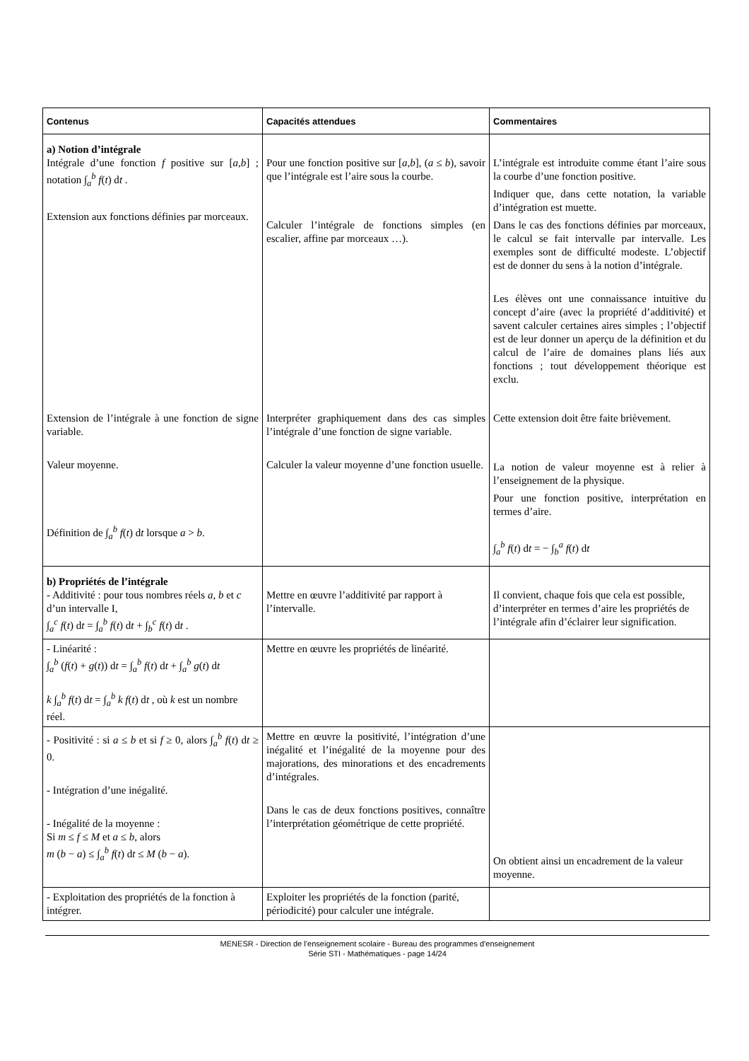| Contenus | Capacités attendues | Commentaires |
| --- | --- | --- |
| a) Notion d’intégrale Intégrale d’une fonction f positive sur [ a,b ] ; notation ∫<sub>a</sub><sup>b</sup> f ( t ) d t . Extension aux fonctions définies par morceaux. | Pour une fonction positive sur [ a,b ], ( a ≤ b ), savoir que l’intégrale est l’aire sous la courbe. Calculer l’intégrale de fonctions simples (en escalier, affine par morceaux …). | L’intégrale est introduite comme étant l’aire sous la courbe d’une fonction positive. Indiquer que, dans cette notation, la variable d’intégration est muette. Dans le cas des fonctions définies par morceaux, le calcul se fait intervalle par intervalle. Les exemples sont de difficulté modeste. L’objectif est de donner du sens à la notion d’intégrale. Les élèves ont une connaissance intuitive du concept d’aire (avec la propriété d’additivité) et savent calculer certaines aires simples ; l’objectif est de leur donner un aperçu de la définition et du calcul de l’aire de domaines plans liés aux fonctions ; tout développement théorique est exclu. |
| Extension de l’intégrale à une fonction de signe variable. Valeur moyenne. Définition de ∫<sub>a</sub><sup>b</sup> f ( t ) d t lorsque a > b . | Interpréter graphiquement dans des cas simples l’intégrale d’une fonction de signe variable. Calculer la valeur moyenne d’une fonction usuelle. | Cette extension doit être faite brièvement. La notion de valeur moyenne est à relier à l’enseignement de la physique. Pour une fonction positive, interprétation en termes d’aire. ∫<sub>a</sub><sup>b</sup> f ( t ) d t = − ∫<sub>b</sub><sup>a</sup> f ( t ) d t |
| b) Propriétés de l’intégrale - Additivité : pour tous nombres réels a , b et c d’un intervalle I, ∫<sub>a</sub><sup>c</sup> f ( t ) d t = ∫<sub>a</sub><sup>b</sup> f ( t ) d t + ∫<sub>b</sub><sup>c</sup> f ( t ) d t . | Mettre en œuvre l’additivité par rapport à l’intervalle. | Il convient, chaque fois que cela est possible, d’interpréter en termes d’aire les propriétés de l’intégrale afin d’éclairer leur signification. |
| - Linéarité : ∫<sub>a</sub><sup>b</sup> ( f ( t ) + g ( t )) d t = ∫<sub>a</sub><sup>b</sup> f ( t ) d t + ∫<sub>a</sub><sup>b</sup> g ( t ) d t k ∫<sub>a</sub><sup>b</sup> f ( t ) d t = ∫<sub>a</sub><sup>b</sup> k f ( t ) d t , où k est un nombre réel. | Mettre en œuvre les propriétés de linéarité. | |
| - Positivité : si a ≤ b et si f ≥ 0, alors ∫<sub>a</sub><sup>b</sup> f ( t ) d t ≥ 0. - Intégration d’une inégalité. - Inégalité de la moyenne : Si m ≤ f ≤ M et a ≤ b , alors m ( b − a ) ≤ ∫<sub>a</sub><sup>b</sup> f ( t ) d t ≤ M ( b − a ). | Mettre en œuvre la positivité, l’intégration d’une inégalité et l’inégalité de la moyenne pour des majorations, des minorations et des encadrements d’intégrales. Dans le cas de deux fonctions positives, connaître l’interprétation géométrique de cette propriété. | On obtient ainsi un encadrement de la valeur moyenne. |
| - Exploitation des propriétés de la fonction à intégrer. | Exploiter les propriétés de la fonction (parité, périodicité) pour calculer une intégrale. | |
MENESR - Direction de l’enseignement scolaire - Bureau des programmes d'enseignement
Série STI - Mathématiques - page 14/24